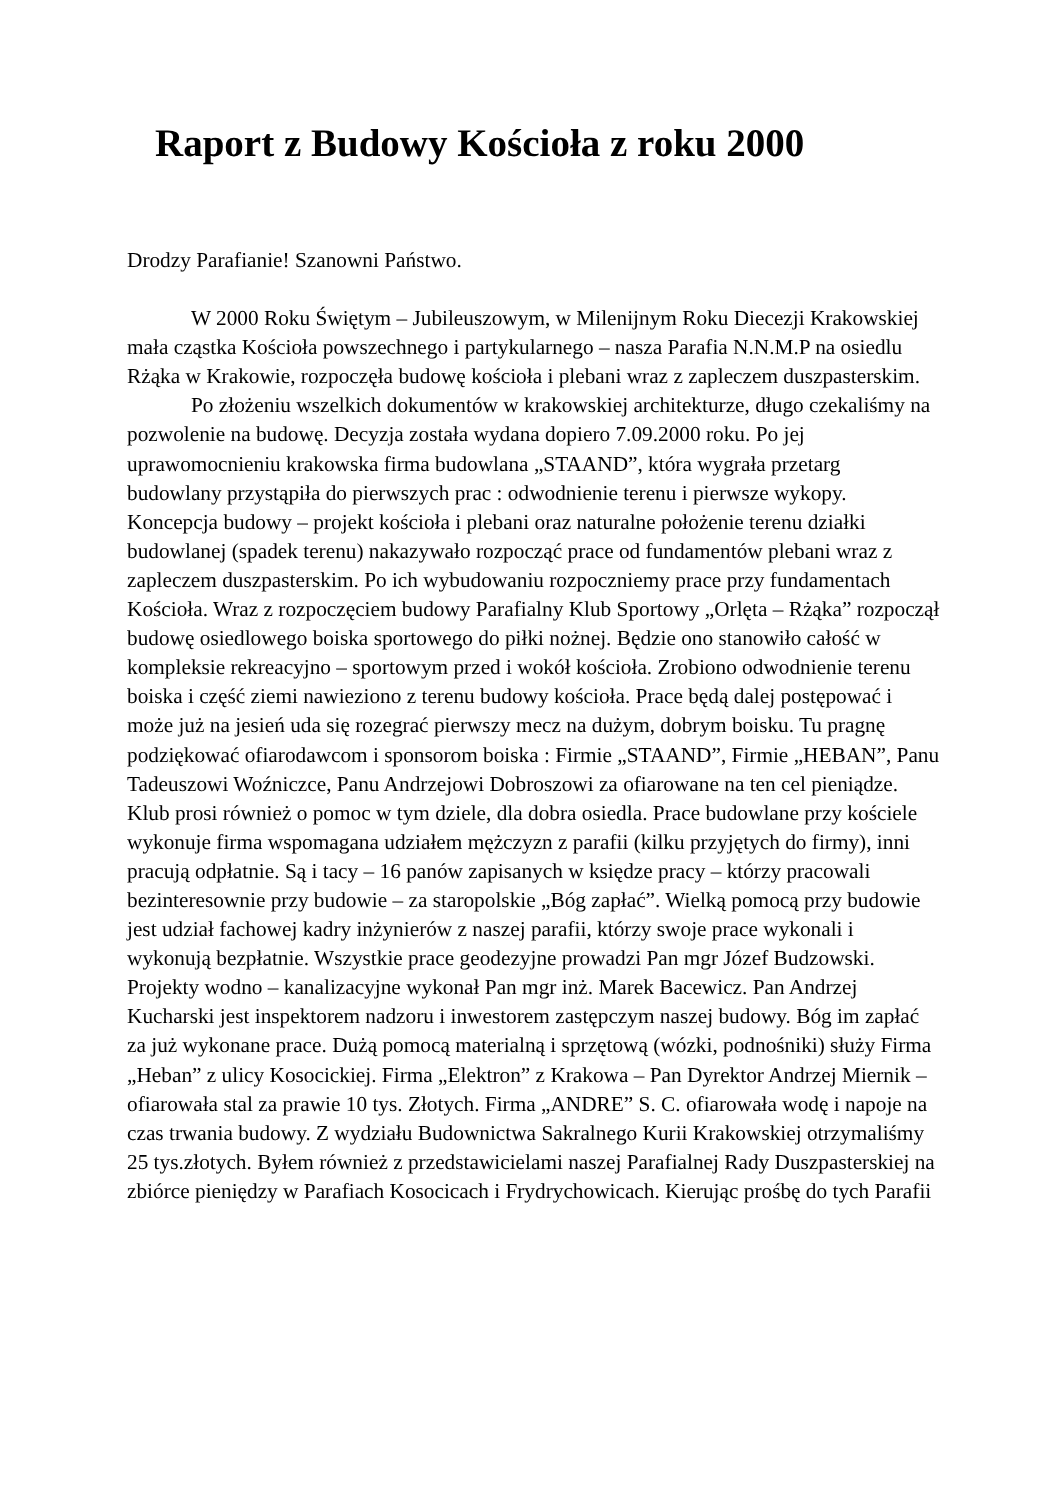Raport z Budowy Kościoła z roku 2000
Drodzy Parafianie! Szanowni Państwo.
W 2000 Roku Świętym – Jubileuszowym, w Milenijnym Roku Diecezji Krakowskiej mała cząstka Kościoła powszechnego i partykularnego – nasza Parafia N.N.M.P na osiedlu Rżąka w Krakowie, rozpoczęła budowę kościoła i plebani wraz z zapleczem duszpasterskim.
Po złożeniu wszelkich dokumentów w krakowskiej architekturze, długo czekaliśmy na pozwolenie na budowę. Decyzja została wydana dopiero 7.09.2000 roku. Po jej uprawomocnieniu krakowska firma budowlana „STAAND”, która wygrała przetarg budowlany przystąpiła do pierwszych prac : odwodnienie terenu i pierwsze wykopy. Koncepcja budowy – projekt kościoła i plebani oraz naturalne położenie terenu działki budowlanej (spadek terenu) nakazywało rozpocząć prace od fundamentów plebani wraz z zapleczem duszpasterskim. Po ich wybudowaniu rozpoczniemy prace przy fundamentach Kościoła. Wraz z rozpoczęciem budowy Parafialny Klub Sportowy „Orlęta – Rżąka” rozpoczął budowę osiedlowego boiska sportowego do piłki nożnej. Będzie ono stanowiło całość w kompleksie rekreacyjno – sportowym przed i wokół kościoła. Zrobiono odwodnienie terenu boiska i część ziemi nawieziono z terenu budowy kościoła. Prace będą dalej postępować i może już na jesień uda się rozegrać pierwszy mecz na dużym, dobrym boisku. Tu pragnę podziękować ofiarodawcom i sponsorom boiska : Firmie „STAAND”, Firmie „HEBAN”, Panu Tadeuszowi Woźniczce, Panu Andrzejowi Dobroszowi za ofiarowane na ten cel pieniądze. Klub prosi również o pomoc w tym dziele, dla dobra osiedla. Prace budowlane przy kościele wykonuje firma wspomagana udziałem mężczyzn z parafii (kilku przyjętych do firmy), inni pracują odpłatnie. Są i tacy – 16 panów zapisanych w księdze pracy – którzy pracowali bezinteresownie przy budowie – za staropolskie „Bóg zapłać”. Wielką pomocą przy budowie jest udział fachowej kadry inżynierów z naszej parafii, którzy swoje prace wykonali i wykonują bezpłatnie. Wszystkie prace geodezyjne prowadzi Pan mgr Józef Budzowski. Projekty wodno – kanalizacyjne wykonał Pan mgr inż. Marek Bacewicz. Pan Andrzej Kucharski jest inspektorem nadzoru i inwestorem zastępczym naszej budowy. Bóg im zapłać za już wykonane prace. Dużą pomocą materialną i sprzętową (wózki, podnośniki) służy Firma „Heban” z ulicy Kosocickiej. Firma „Elektron” z Krakowa – Pan Dyrektor Andrzej Miernik – ofiarowała stal za prawie 10 tys. Złotych. Firma „ANDRE” S. C. ofiarowała wodę i napoje na czas trwania budowy. Z wydziału Budownictwa Sakralnego Kurii Krakowskiej otrzymaliśmy 25 tys.złotych. Byłem również z przedstawicielami naszej Parafialnej Rady Duszpasterskiej na zbiórce pieniędzy w Parafiach Kosocicach i Frydrychowicach. Kierując prośbę do tych Parafii